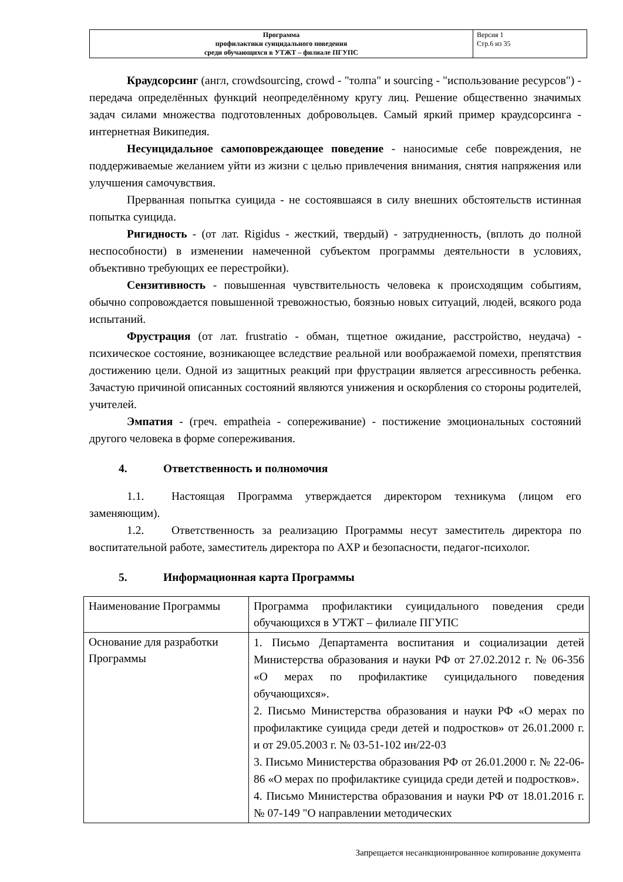| Программа профилактики суицидального поведения среди обучающихся в УТЖТ – филиале ПГУПС | Версия 1 Стр.6 из 35 |
Краудсорсинг (англ, crowdsourcing, crowd - "толпа" и sourcing - "использование ресурсов") - передача определённых функций неопределённому кругу лиц. Решение общественно значимых задач силами множества подготовленных добровольцев. Самый яркий пример краудсорсинга - интернетная Википедия.
Несуицидальное самоповреждающее поведение - наносимые себе повреждения, не поддерживаемые желанием уйти из жизни с целью привлечения внимания, снятия напряжения или улучшения самочувствия.
Прерванная попытка суицида - не состоявшаяся в силу внешних обстоятельств истинная попытка суицида.
Ригидность - (от лат. Rigidus - жесткий, твердый) - затрудненность, (вплоть до полной неспособности) в изменении намеченной субъектом программы деятельности в условиях, объективно требующих ее перестройки).
Сензитивность - повышенная чувствительность человека к происходящим событиям, обычно сопровождается повышенной тревожностью, боязнью новых ситуаций, людей, всякого рода испытаний.
Фрустрация (от лат. frustratio - обман, тщетное ожидание, расстройство, неудача) - психическое состояние, возникающее вследствие реальной или воображаемой помехи, препятствия достижению цели. Одной из защитных реакций при фрустрации является агрессивность ребенка. Зачастую причиной описанных состояний являются унижения и оскорбления со стороны родителей, учителей.
Эмпатия - (греч. empatheia - сопереживание) - постижение эмоциональных состояний другого человека в форме сопереживания.
4. Ответственность и полномочия
1.1. Настоящая Программа утверждается директором техникума (лицом его заменяющим).
1.2. Ответственность за реализацию Программы несут заместитель директора по воспитательной работе, заместитель директора по АХР и безопасности, педагог-психолог.
5. Информационная карта Программы
| Наименование Программы | Программа профилактики суицидального поведения среди обучающихся в УТЖТ – филиале ПГУПС |
| Основание для разработки Программы | 1. Письмо Департамента воспитания и социализации детей Министерства образования и науки РФ от 27.02.2012 г. № 06-356 «О мерах по профилактике суицидального поведения обучающихся». 2. Письмо Министерства образования и науки РФ «О мерах по профилактике суицида среди детей и подростков» от 26.01.2000 г. и от 29.05.2003 г. № 03-51-102 ин/22-03 3. Письмо Министерства образования РФ от 26.01.2000 г. № 22-06- 86 «О мерах по профилактике суицида среди детей и подростков». 4. Письмо Министерства образования и науки РФ от 18.01.2016 г. № 07-149 "О направлении методических |
Запрещается несанкционированное копирование документа